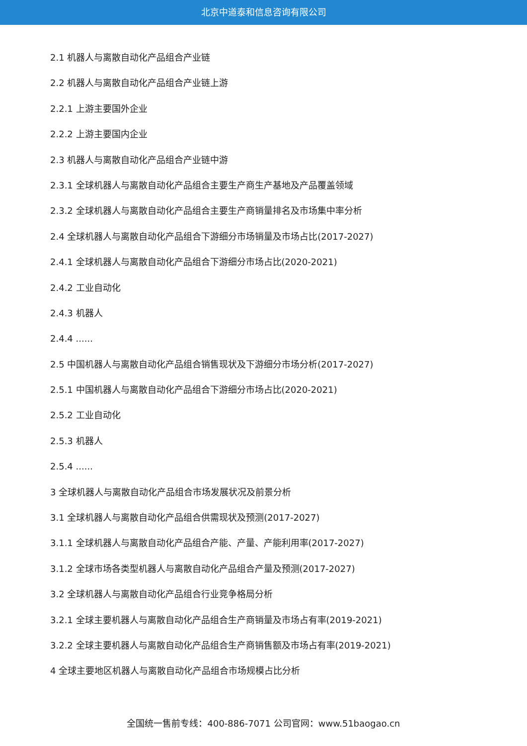北京中道泰和信息咨询有限公司
2.1 机器人与离散自动化产品组合产业链
2.2 机器人与离散自动化产品组合产业链上游
2.2.1 上游主要国外企业
2.2.2 上游主要国内企业
2.3 机器人与离散自动化产品组合产业链中游
2.3.1 全球机器人与离散自动化产品组合主要生产商生产基地及产品覆盖领域
2.3.2 全球机器人与离散自动化产品组合主要生产商销量排名及市场集中率分析
2.4 全球机器人与离散自动化产品组合下游细分市场销量及市场占比(2017-2027)
2.4.1 全球机器人与离散自动化产品组合下游细分市场占比(2020-2021)
2.4.2 工业自动化
2.4.3 机器人
2.4.4 ......
2.5 中国机器人与离散自动化产品组合销售现状及下游细分市场分析(2017-2027)
2.5.1 中国机器人与离散自动化产品组合下游细分市场占比(2020-2021)
2.5.2 工业自动化
2.5.3 机器人
2.5.4 ......
3 全球机器人与离散自动化产品组合市场发展状况及前景分析
3.1 全球机器人与离散自动化产品组合供需现状及预测(2017-2027)
3.1.1 全球机器人与离散自动化产品组合产能、产量、产能利用率(2017-2027)
3.1.2 全球市场各类型机器人与离散自动化产品组合产量及预测(2017-2027)
3.2 全球机器人与离散自动化产品组合行业竞争格局分析
3.2.1 全球主要机器人与离散自动化产品组合生产商销量及市场占有率(2019-2021)
3.2.2 全球主要机器人与离散自动化产品组合生产商销售额及市场占有率(2019-2021)
4 全球主要地区机器人与离散自动化产品组合市场规模占比分析
全国统一售前专线：400-886-7071 公司官网：www.51baogao.cn